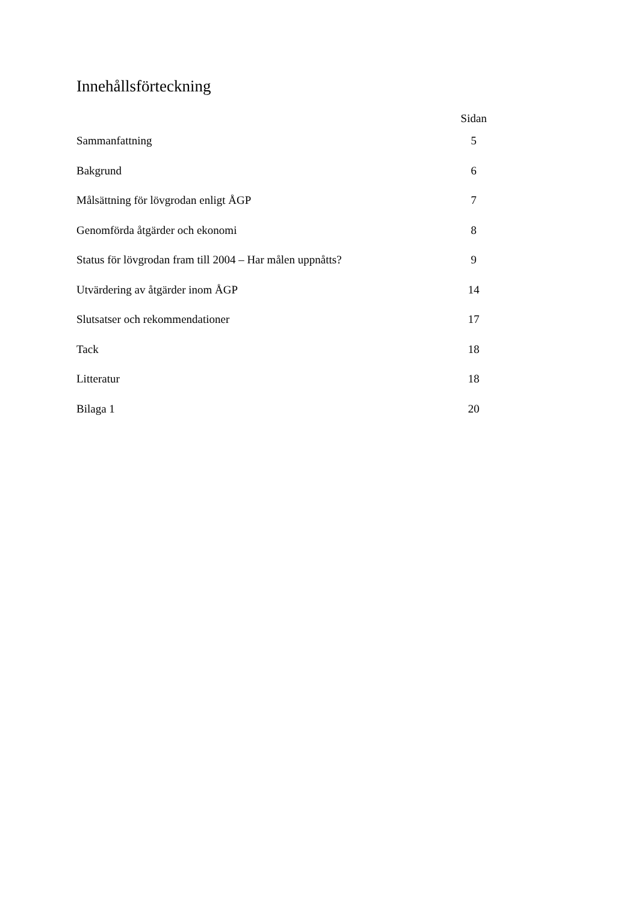Innehållsförteckning
| | Sidan |
| --- | --- |
| Sammanfattning | 5 |
| Bakgrund | 6 |
| Målsättning för lövgrodan enligt ÅGP | 7 |
| Genomförda åtgärder och ekonomi | 8 |
| Status för lövgrodan fram till 2004 – Har målen uppnåtts? | 9 |
| Utvärdering av åtgärder inom ÅGP | 14 |
| Slutsatser och rekommendationer | 17 |
| Tack | 18 |
| Litteratur | 18 |
| Bilaga 1 | 20 |